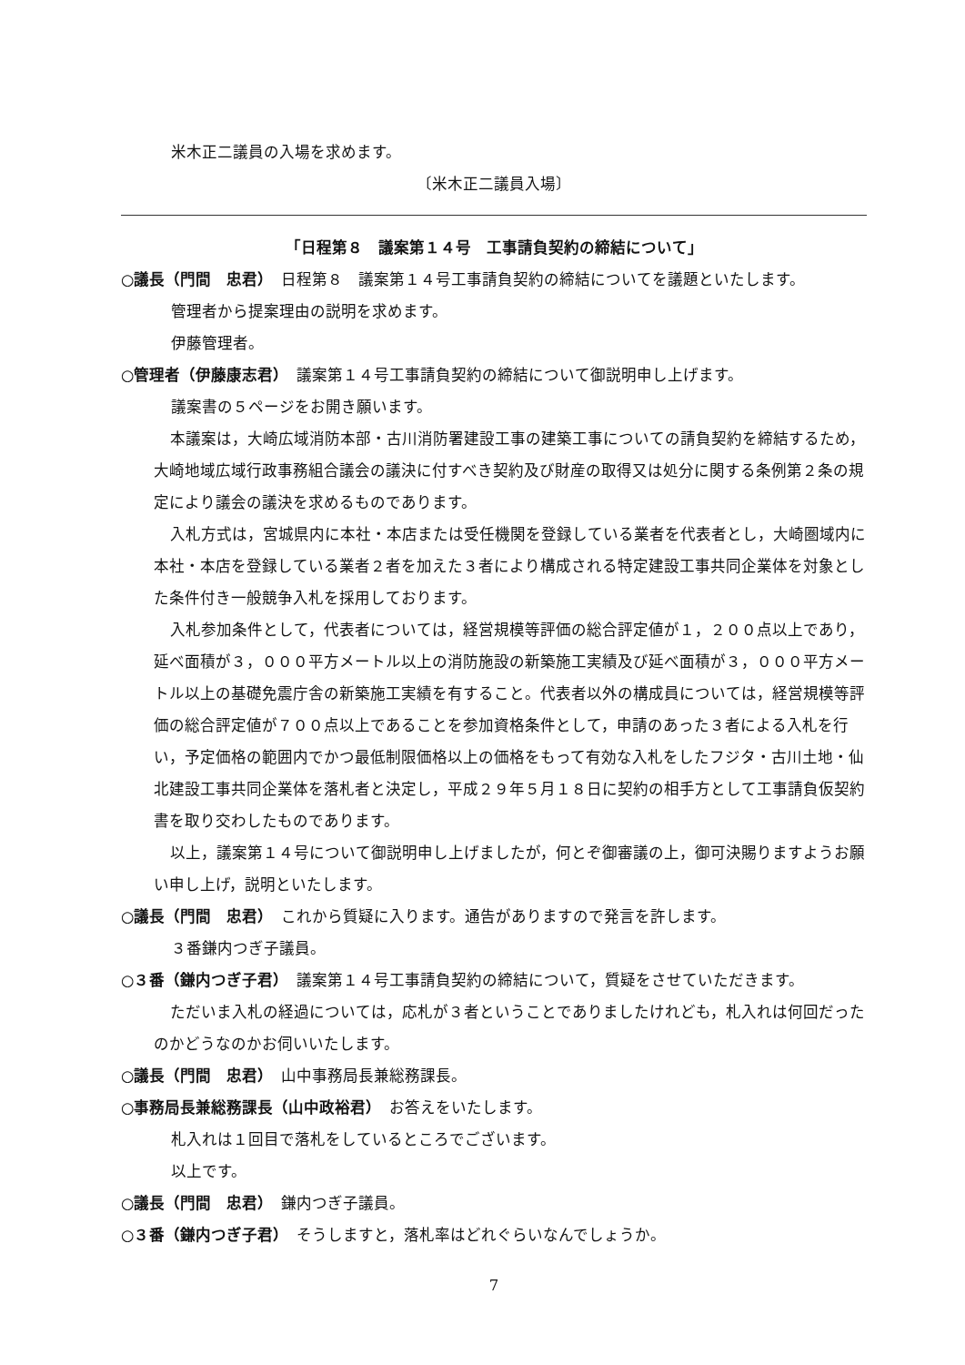米木正二議員の入場を求めます。
〔米木正二議員入場〕
「日程第８　議案第１４号　工事請負契約の締結について」
○議長（門間　忠君）　日程第８　議案第１４号工事請負契約の締結についてを議題といたします。
管理者から提案理由の説明を求めます。
伊藤管理者。
○管理者（伊藤康志君）　議案第１４号工事請負契約の締結について御説明申し上げます。
議案書の５ページをお開き願います。
本議案は，大崎広域消防本部・古川消防署建設工事の建築工事についての請負契約を締結するため，大崎地域広域行政事務組合議会の議決に付すべき契約及び財産の取得又は処分に関する条例第２条の規定により議会の議決を求めるものであります。
入札方式は，宮城県内に本社・本店または受任機関を登録している業者を代表者とし，大崎圏域内に本社・本店を登録している業者２者を加えた３者により構成される特定建設工事共同企業体を対象とした条件付き一般競争入札を採用しております。
入札参加条件として，代表者については，経営規模等評価の総合評定値が１，２００点以上であり，延べ面積が３，０００平方メートル以上の消防施設の新築施工実績及び延べ面積が３，０００平方メートル以上の基礎免震庁舎の新築施工実績を有すること。代表者以外の構成員については，経営規模等評価の総合評定値が７００点以上であることを参加資格条件として，申請のあった３者による入札を行い，予定価格の範囲内でかつ最低制限価格以上の価格をもって有効な入札をしたフジタ・古川土地・仙北建設工事共同企業体を落札者と決定し，平成２９年５月１８日に契約の相手方として工事請負仮契約書を取り交わしたものであります。
以上，議案第１４号について御説明申し上げましたが，何とぞ御審議の上，御可決賜りますようお願い申し上げ，説明といたします。
○議長（門間　忠君）　これから質疑に入ります。通告がありますので発言を許します。
３番鎌内つぎ子議員。
○３番（鎌内つぎ子君）　議案第１４号工事請負契約の締結について，質疑をさせていただきます。
ただいま入札の経過については，応札が３者ということでありましたけれども，札入れは何回だったのかどうなのかお伺いいたします。
○議長（門間　忠君）　山中事務局長兼総務課長。
○事務局長兼総務課長（山中政裕君）　お答えをいたします。
札入れは１回目で落札をしているところでございます。
以上です。
○議長（門間　忠君）　鎌内つぎ子議員。
○３番（鎌内つぎ子君）　そうしますと，落札率はどれぐらいなんでしょうか。
7